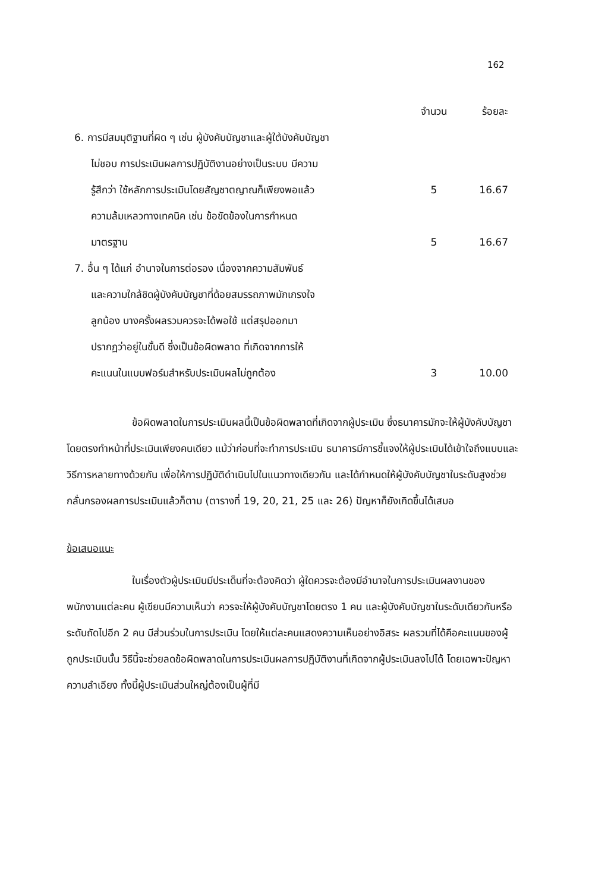162
| | จำนวน | ร้อยละ |
| --- | --- | --- |
| 6. การมีสมมุติฐานที่ผิด ๆ เช่น ผู้บังคับบัญชาและผู้ใต้บังคับบัญชา | | |
| ไม่ชอบ การประเมินผลการปฏิบัติงานอย่างเป็นระบบ มีความ | | |
| รู้สึกว่า ใช้หลักการประเมินโดยสัญชาตญาณก็เพียงพอแล้ว | 5 | 16.67 |
| ความล้มเหลวทางเทคนิค เช่น ข้อขัดข้องในการกำหนด | | |
| มาตรฐาน | 5 | 16.67 |
| 7. อื่น ๆ ได้แก่ อำนาจในการต่อรอง เนื่องจากความสัมพันธ์ | | |
| และความใกล้ชิดผู้บังคับบัญชาที่ด้อยสมรรถภาพมักเกรงใจ | | |
| ลูกน้อง บางครั้งผลรวมควรจะได้พอใช้ แต่สรุปออกมา | | |
| ปรากฏว่าอยู่ในขั้นดี ซึ่งเป็นข้อผิดพลาด ที่เกิดจากการให้ | | |
| คะแนนในแบบฟอร์มสำหรับประเมินผลไม่ถูกต้อง | 3 | 10.00 |
ข้อผิดพลาดในการประเมินผลนี้เป็นข้อผิดพลาดที่เกิดจากผู้ประเมิน ซึ่งธนาคารมักจะให้ผู้บังคับบัญชาโดยตรงทำหน้าที่ประเมินเพียงคนเดียว แม้ว่าก่อนที่จะทำการประเมิน ธนาคารมีการชี้แจงให้ผู้ประเมินได้เข้าใจถึงแบบและวิธีการหลายทางด้วยกัน เพื่อให้การปฏิบัติดำเนินไปในแนวทางเดียวกัน และได้กำหนดให้ผู้บังคับบัญชาในระดับสูงช่วยกลั่นกรองผลการประเมินแล้วก็ตาม (ตารางที่ 19, 20, 21, 25 และ 26) ปัญหาก็ยังเกิดขึ้นได้เสมอ
ข้อเสนอแนะ
ในเรื่องตัวผู้ประเมินมีประเด็นที่จะต้องคิดว่า ผู้ใดควรจะต้องมีอำนาจในการประเมินผลงานของพนักงานแต่ละคน ผู้เขียนมีความเห็นว่า ควรจะให้ผู้บังคับบัญชาโดยตรง 1 คน และผู้บังคับบัญชาในระดับเดียวกันหรือระดับถัดไปอีก 2 คน มีส่วนร่วมในการประเมิน โดยให้แต่ละคนแสดงความเห็นอย่างอิสระ ผลรวมที่ได้คือคะแนนของผู้ถูกประเมินนั้น วิธีนี้จะช่วยลดข้อผิดพลาดในการประเมินผลการปฏิบัติงานที่เกิดจากผู้ประเมินลงไปได้ โดยเฉพาะปัญหาความลำเอียง ทั้งนี้ผู้ประเมินส่วนใหญ่ต้องเป็นผู้ที่มี